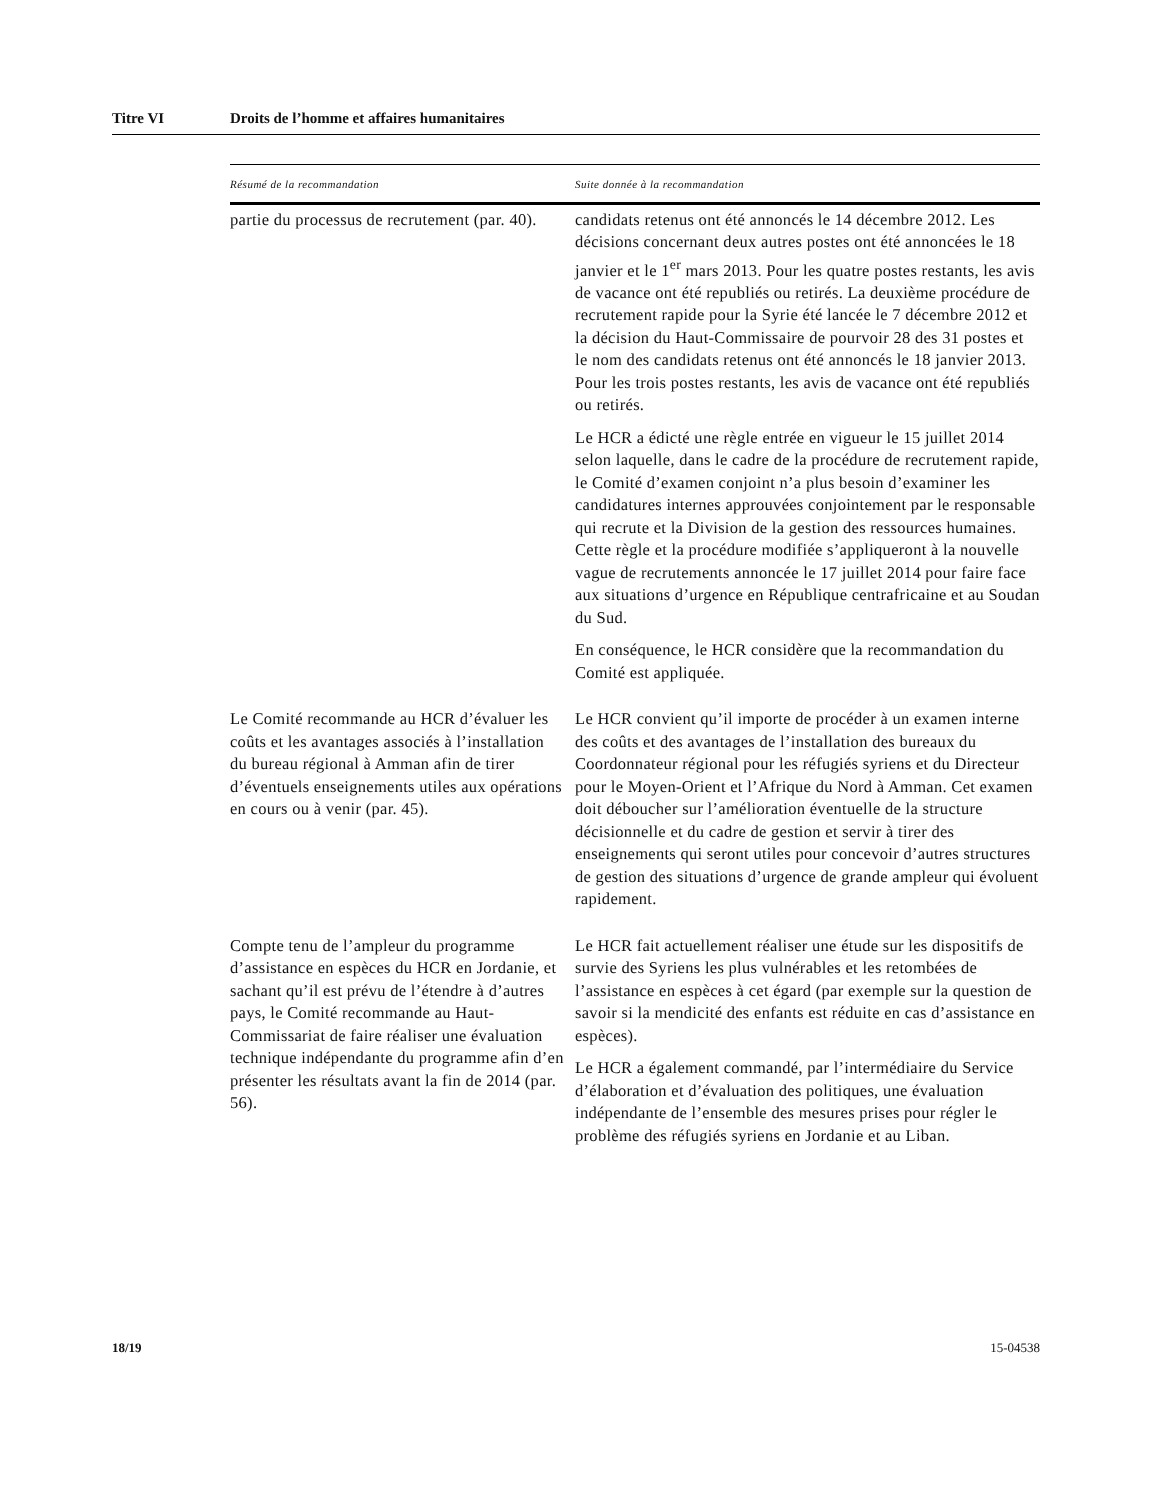Titre VI Droits de l’homme et affaires humanitaires
| Résumé de la recommandation | Suite donnée à la recommandation |
| --- | --- |
| partie du processus de recrutement (par. 40). | candidats retenus ont été annoncés le 14 décembre 2012. Les décisions concernant deux autres postes ont été annoncées le 18 janvier et le 1<sup>er</sup> mars 2013. Pour les quatre postes restants, les avis de vacance ont été republiés ou retirés. La deuxième procédure de recrutement rapide pour la Syrie été lancée le 7 décembre 2012 et la décision du Haut-Commissaire de pourvoir 28 des 31 postes et le nom des candidats retenus ont été annoncés le 18 janvier 2013. Pour les trois postes restants, les avis de vacance ont été republiés ou retirés. Le HCR a édicté une règle entrée en vigueur le 15 juillet 2014 selon laquelle, dans le cadre de la procédure de recrutement rapide, le Comité d’examen conjoint n’a plus besoin d’examiner les candidatures internes approuvées conjointement par le responsable qui recrute et la Division de la gestion des ressources humaines. Cette règle et la procédure modifiée s’appliqueront à la nouvelle vague de recrutements annoncée le 17 juillet 2014 pour faire face aux situations d’urgence en République centrafricaine et au Soudan du Sud. En conséquence, le HCR considère que la recommandation du Comité est appliquée. |
| Le Comité recommande au HCR d’évaluer les coûts et les avantages associés à l’installation du bureau régional à Amman afin de tirer d’éventuels enseignements utiles aux opérations en cours ou à venir (par. 45). | Le HCR convient qu’il importe de procéder à un examen interne des coûts et des avantages de l’installation des bureaux du Coordonnateur régional pour les réfugiés syriens et du Directeur pour le Moyen-Orient et l’Afrique du Nord à Amman. Cet examen doit déboucher sur l’amélioration éventuelle de la structure décisionnelle et du cadre de gestion et servir à tirer des enseignements qui seront utiles pour concevoir d’autres structures de gestion des situations d’urgence de grande ampleur qui évoluent rapidement. |
| Compte tenu de l’ampleur du programme d’assistance en espèces du HCR en Jordanie, et sachant qu’il est prévu de l’étendre à d’autres pays, le Comité recommande au Haut-Commissariat de faire réaliser une évaluation technique indépendante du programme afin d’en présenter les résultats avant la fin de 2014 (par. 56). | Le HCR fait actuellement réaliser une étude sur les dispositifs de survie des Syriens les plus vulnérables et les retombées de l’assistance en espèces à cet égard (par exemple sur la question de savoir si la mendicité des enfants est réduite en cas d’assistance en espèces). Le HCR a également commandé, par l’intermédiaire du Service d’élaboration et d’évaluation des politiques, une évaluation indépendante de l’ensemble des mesures prises pour régler le problème des réfugiés syriens en Jordanie et au Liban. |
18/19 15-04538